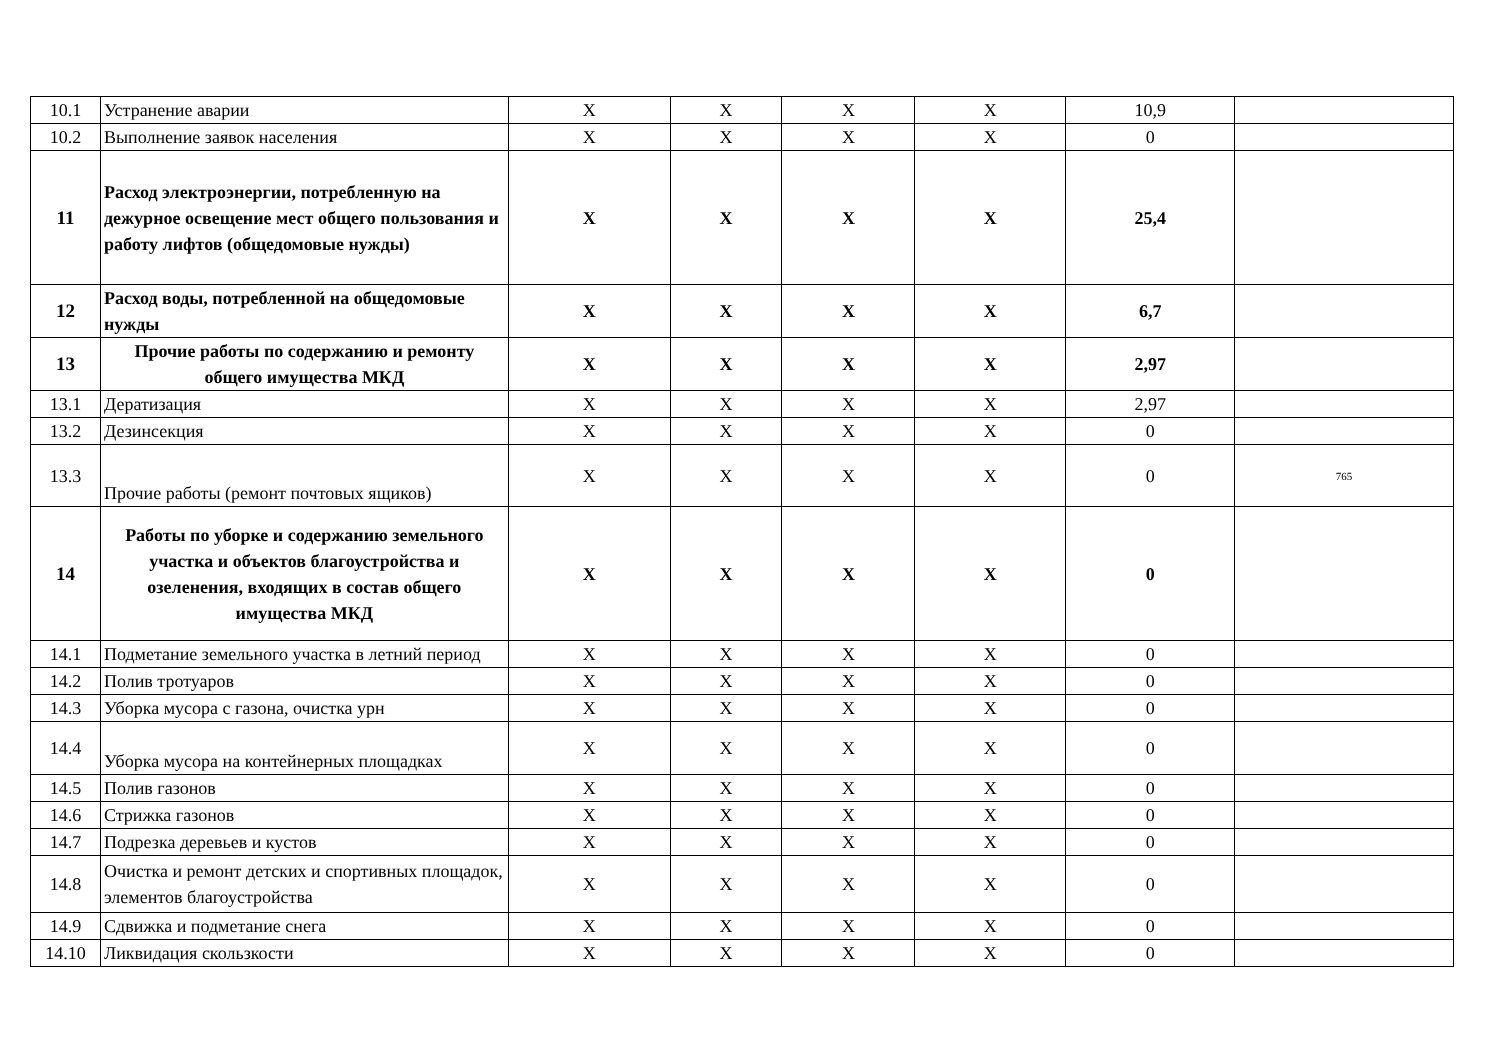| 10.1 | Устранение аварии | X | X | X | X | 10,9 | |
| 10.2 | Выполнение заявок населения | X | X | X | X | 0 | |
| 11 | Расход электроэнергии, потребленную на дежурное освещение мест общего пользования и работу лифтов (общедомовые нужды) | X | X | X | X | 25,4 | |
| 12 | Расход воды, потребленной на общедомовые нужды | X | X | X | X | 6,7 | |
| 13 | Прочие работы по содержанию и ремонту общего имущества МКД | X | X | X | X | 2,97 | |
| 13.1 | Дератизация | X | X | X | X | 2,97 | |
| 13.2 | Дезинсекция | X | X | X | X | 0 | |
| 13.3 | Прочие работы (ремонт почтовых ящиков) | X | X | X | X | 0 | 765 |
| 14 | Работы по уборке и содержанию земельного участка и объектов благоустройства и озеленения, входящих в состав общего имущества МКД | X | X | X | X | 0 | |
| 14.1 | Подметание земельного участка в летний период | X | X | X | X | 0 | |
| 14.2 | Полив тротуаров | X | X | X | X | 0 | |
| 14.3 | Уборка мусора с газона, очистка урн | X | X | X | X | 0 | |
| 14.4 | Уборка мусора на контейнерных площадках | X | X | X | X | 0 | |
| 14.5 | Полив газонов | X | X | X | X | 0 | |
| 14.6 | Стрижка газонов | X | X | X | X | 0 | |
| 14.7 | Подрезка деревьев и кустов | X | X | X | X | 0 | |
| 14.8 | Очистка и ремонт детских и спортивных площадок, элементов благоустройства | X | X | X | X | 0 | |
| 14.9 | Сдвижка и подметание снега | X | X | X | X | 0 | |
| 14.10 | Ликвидация скользкости | X | X | X | X | 0 | |